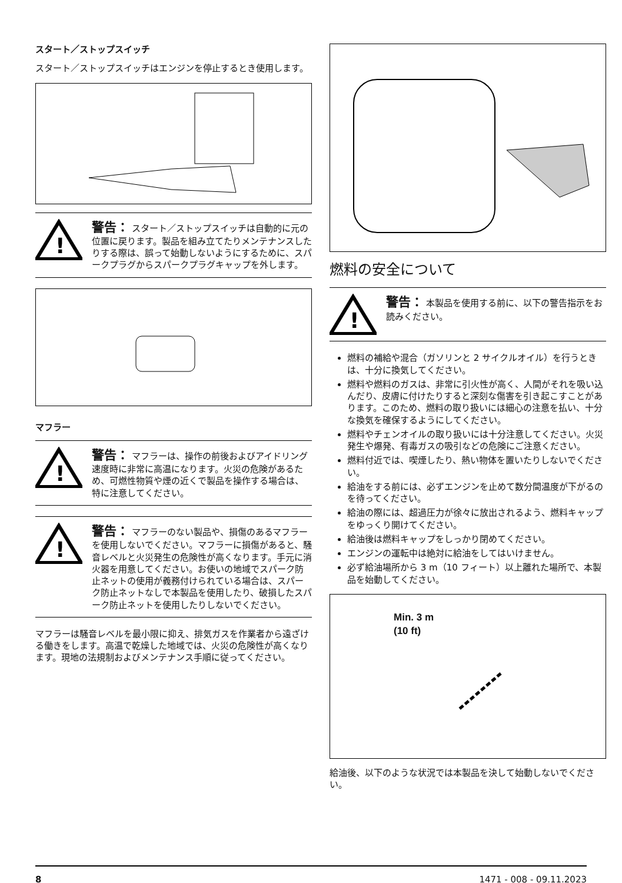スタート／ストップスイッチ
スタート／ストップスイッチはエンジンを停止するとき使用します。
!
警告： スタート／ストップスイッチは自動的に元の位置に戻ります。製品を組み立てたりメンテナンスしたりする際は、誤って始動しないようにするために、スパークプラグからスパークプラグキャップを外します。
マフラー
!
警告： マフラーは、操作の前後およびアイドリング速度時に非常に高温になります。火災の危険があるため、可燃性物質や煙の近くで製品を操作する場合は、特に注意してください。
!
警告： マフラーのない製品や、損傷のあるマフラーを使用しないでください。マフラーに損傷があると、騒音レベルと火災発生の危険性が高くなります。手元に消火器を用意してください。お使いの地域でスパーク防止ネットの使用が義務付けられている場合は、スパーク防止ネットなしで本製品を使用したり、破損したスパーク防止ネットを使用したりしないでください。
マフラーは騒音レベルを最小限に抑え、排気ガスを作業者から遠ざける働きをします。高温で乾燥した地域では、火災の危険性が高くなります。現地の法規制およびメンテナンス手順に従ってください。
燃料の安全について
!
警告： 本製品を使用する前に、以下の警告指示をお読みください。
燃料の補給や混合（ガソリンと 2 サイクルオイル）を行うときは、十分に換気してください。
燃料や燃料のガスは、非常に引火性が高く、人間がそれを吸い込んだり、皮膚に付けたりすると深刻な傷害を引き起こすことがあります。このため、燃料の取り扱いには細心の注意を払い、十分な換気を確保するようにしてください。
燃料やチェンオイルの取り扱いには十分注意してください。火災発生や爆発、有毒ガスの吸引などの危険にご注意ください。
燃料付近では、喫煙したり、熱い物体を置いたりしないでください。
給油をする前には、必ずエンジンを止めて数分間温度が下がるのを待ってください。
給油の際には、超過圧力が徐々に放出されるよう、燃料キャップをゆっくり開けてください。
給油後は燃料キャップをしっかり閉めてください。
エンジンの運転中は絶対に給油をしてはいけません。
必ず給油場所から 3 m（10 フィート）以上離れた場所で、本製品を始動してください。
Min. 3 m
(10 ft)
給油後、以下のような状況では本製品を決して始動しないでください。
8 1471 - 008 - 09.11.2023